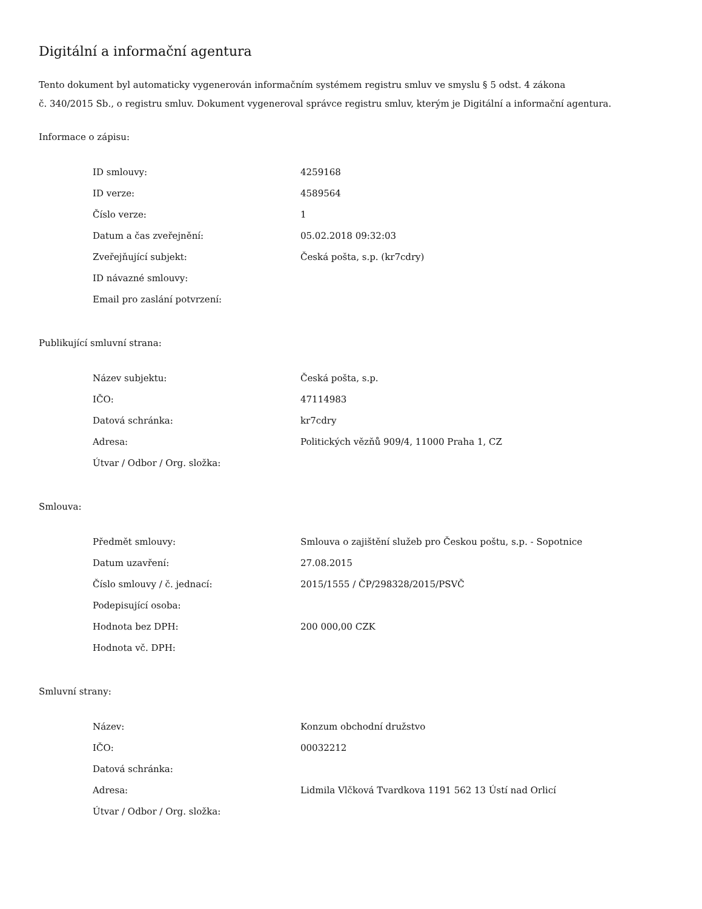Digitální a informační agentura
Tento dokument byl automaticky vygenerován informačním systémem registru smluv ve smyslu § 5 odst. 4 zákona
č. 340/2015 Sb., o registru smluv. Dokument vygeneroval správce registru smluv, kterým je Digitální a informační agentura.
Informace o zápisu:
| ID smlouvy: | 4259168 |
| ID verze: | 4589564 |
| Číslo verze: | 1 |
| Datum a čas zveřejnění: | 05.02.2018 09:32:03 |
| Zveřejňující subjekt: | Česká pošta, s.p. (kr7cdry) |
| ID návazné smlouvy: | |
| Email pro zaslání potvrzení: | |
Publikující smluvní strana:
| Název subjektu: | Česká pošta, s.p. |
| IČO: | 47114983 |
| Datová schránka: | kr7cdry |
| Adresa: | Politických vězňů 909/4, 11000 Praha 1, CZ |
| Útvar / Odbor / Org. složka: | |
Smlouva:
| Předmět smlouvy: | Smlouva o zajištění služeb pro Českou poštu, s.p. - Sopotnice |
| Datum uzavření: | 27.08.2015 |
| Číslo smlouvy / č. jednací: | 2015/1555 / ČP/298328/2015/PSVČ |
| Podepisující osoba: | |
| Hodnota bez DPH: | 200 000,00 CZK |
| Hodnota vč. DPH: | |
Smluvní strany:
| Název: | Konzum obchodní družstvo |
| IČO: | 00032212 |
| Datová schránka: | |
| Adresa: | Lidmila Vlčková Tvardkova 1191 562 13 Ústí nad Orlicí |
| Útvar / Odbor / Org. složka: | |